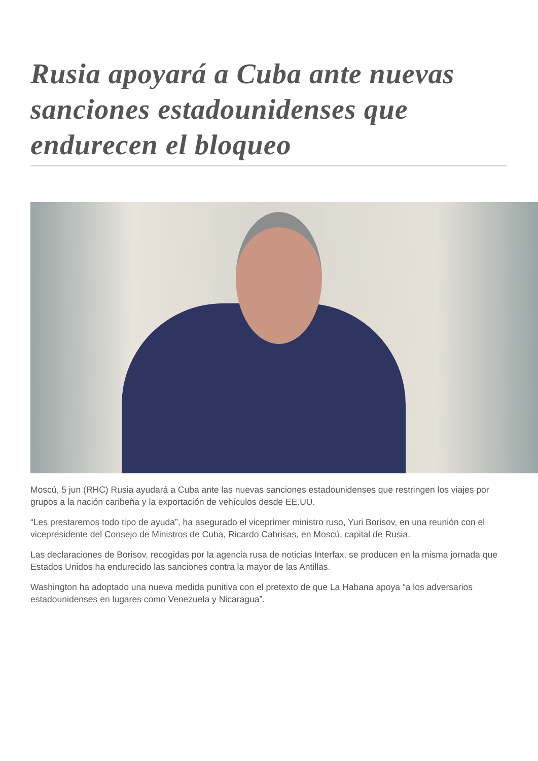Rusia apoyará a Cuba ante nuevas sanciones estadounidenses que endurecen el bloqueo
Moscú, 5 jun (RHC) Rusia ayudará a Cuba ante las nuevas sanciones estadounidenses que restringen los viajes por grupos a la nación caribeña y la exportación de vehículos desde EE.UU.
“Les prestaremos todo tipo de ayuda”, ha asegurado el viceprimer ministro ruso, Yuri Borisov, en una reunión con el vicepresidente del Consejo de Ministros de Cuba, Ricardo Cabrisas, en Moscú, capital de Rusia.
Las declaraciones de Borisov, recogidas por la agencia rusa de noticias Interfax, se producen en la misma jornada que Estados Unidos ha endurecido las sanciones contra la mayor de las Antillas.
Washington ha adoptado una nueva medida punitiva con el pretexto de que La Habana apoya “a los adversarios estadounidenses en lugares como Venezuela y Nicaragua”.